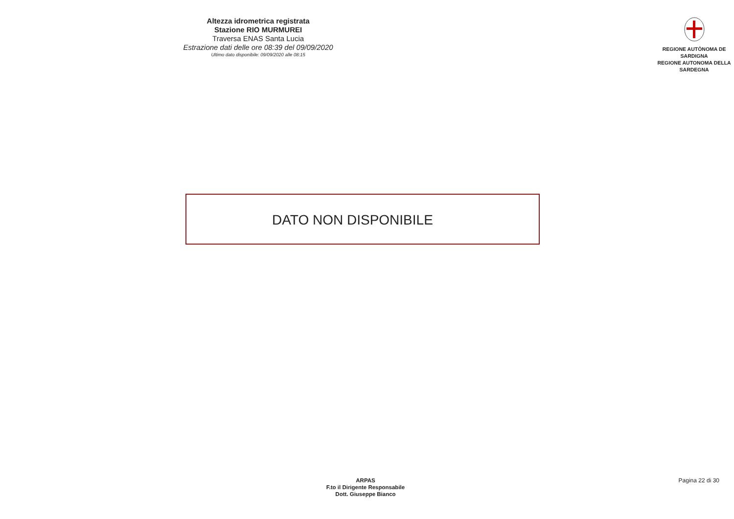Altezza idrometrica registrata
Stazione RIO MURMUREI
Traversa ENAS Santa Lucia
Estrazione dati delle ore 08:39 del 09/09/2020
Ultimo dato disponibile: 09/09/2020 alle 08:15
REGIONE AUTÒNOMA DE SARDIGNA
REGIONE AUTONOMA DELLA SARDEGNA
DATO NON DISPONIBILE
ARPAS
F.to il Dirigente Responsabile
Dott. Giuseppe Bianco
Pagina 22 di 30